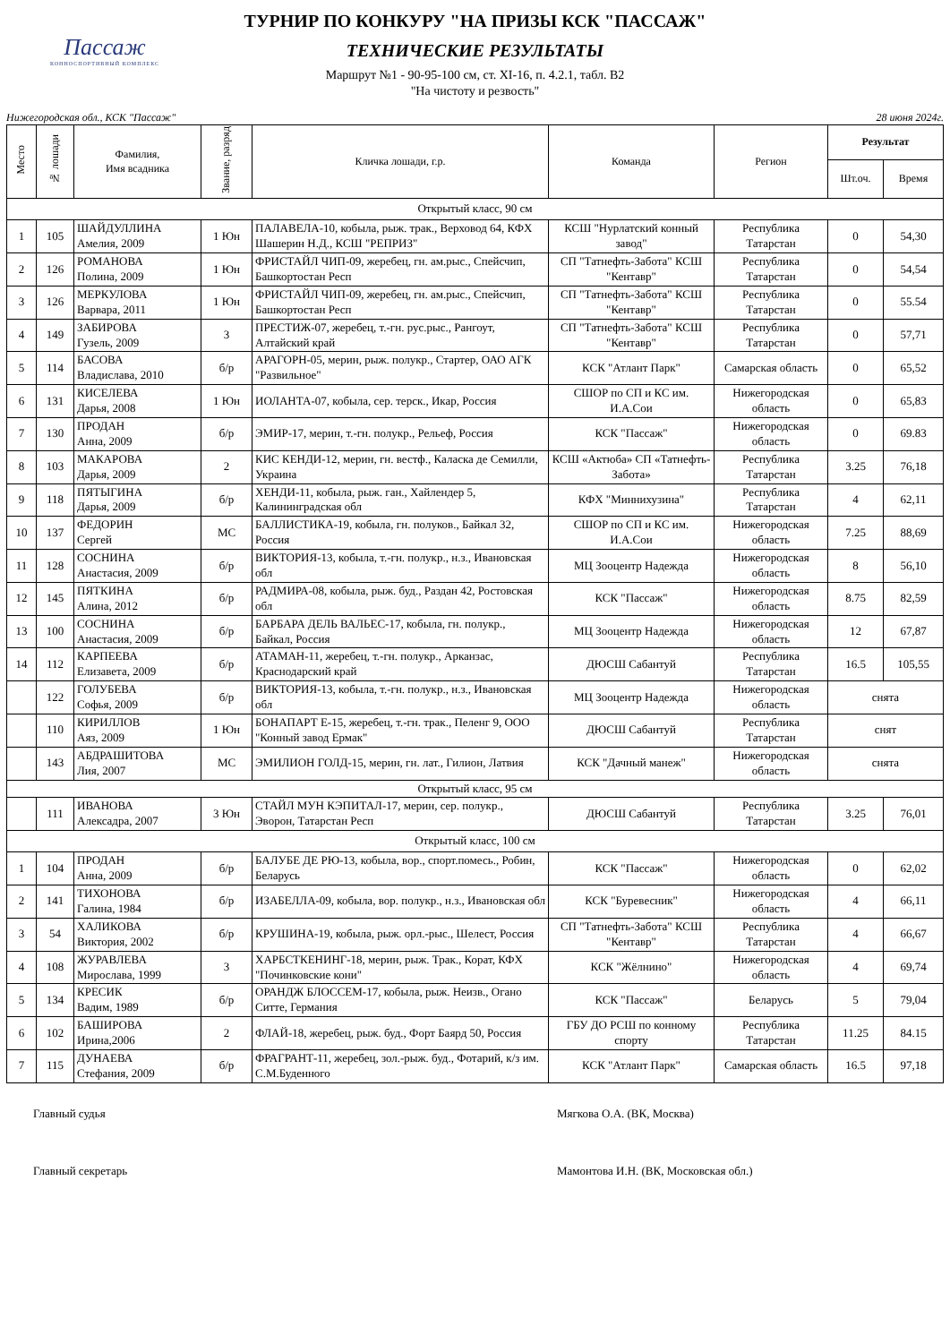Пассаж
КОННОСПОРТИВНЫЙ КОМПЛЕКС
ТУРНИР ПО КОНКУРУ "НА ПРИЗЫ КСК "ПАССАЖ"
ТЕХНИЧЕСКИЕ РЕЗУЛЬТАТЫ
Маршрут №1 - 90-95-100 см, ст. XI-16, п. 4.2.1, табл. В2
"На чистоту и резвость"
Нижегородская обл., КСК "Пассаж" 28 июня 2024г.
| Место | № лошади | Фамилия, Имя всадника | Звание, разряд | Кличка лошади, г.р. | Команда | Регион | Результат | |
| --- | --- | --- | --- | --- | --- | --- | --- | --- |
| | | | | | | | Шт.оч. | Время |
| Открытый класс, 90 см | | | | | | | | |
| 1 | 105 | ШАЙДУЛЛИНА Амелия, 2009 | 1 Юн | ПАЛАВЕЛА-10, кобыла, рыж. трак., Верховод 64, КФХ Шашерин Н.Д., КСШ "РЕПРИЗ" | КСШ "Нурлатский конный завод" | Республика Татарстан | 0 | 54,30 |
| 2 | 126 | РОМАНОВА Полина, 2009 | 1 Юн | ФРИСТАЙЛ ЧИП-09, жеребец, гн. ам.рыс., Спейсчип, Башкортостан Респ | СП "Татнефть-Забота" КСШ "Кентавр" | Республика Татарстан | 0 | 54,54 |
| 3 | 126 | МЕРКУЛОВА Варвара, 2011 | 1 Юн | ФРИСТАЙЛ ЧИП-09, жеребец, гн. ам.рыс., Спейсчип, Башкортостан Респ | СП "Татнефть-Забота" КСШ "Кентавр" | Республика Татарстан | 0 | 55.54 |
| 4 | 149 | ЗАБИРОВА Гузель, 2009 | 3 | ПРЕСТИЖ-07, жеребец, т.-гн. рус.рыс., Рангоут, Алтайский край | СП "Татнефть-Забота" КСШ "Кентавр" | Республика Татарстан | 0 | 57,71 |
| 5 | 114 | БАСОВА Владислава, 2010 | б/р | АРАГОРН-05, мерин, рыж. полукр., Стартер, ОАО АГК "Развильное" | КСК "Атлант Парк" | Самарская область | 0 | 65,52 |
| 6 | 131 | КИСЕЛЕВА Дарья, 2008 | 1 Юн | ИОЛАНТА-07, кобыла, сер. терск., Икар, Россия | СШОР по СП и КС им. И.А.Сои | Нижегородская область | 0 | 65,83 |
| 7 | 130 | ПРОДАН Анна, 2009 | б/р | ЭМИР-17, мерин, т.-гн. полукр., Рельеф, Россия | КСК "Пассаж" | Нижегородская область | 0 | 69.83 |
| 8 | 103 | МАКАРОВА Дарья, 2009 | 2 | КИС КЕНДИ-12, мерин, гн. вестф., Каласка де Семилли, Украина | КСШ «Актюба» СП «Татнефть-Забота» | Республика Татарстан | 3.25 | 76,18 |
| 9 | 118 | ПЯТЫГИНА Дарья, 2009 | б/р | ХЕНДИ-11, кобыла, рыж. ган., Хайлендер 5, Калининградская обл | КФХ "Миннихузина" | Республика Татарстан | 4 | 62,11 |
| 10 | 137 | ФЕДОРИН Сергей | МС | БАЛЛИСТИКА-19, кобыла, гн. полуков., Байкал 32, Россия | СШОР по СП и КС им. И.А.Сои | Нижегородская область | 7.25 | 88,69 |
| 11 | 128 | СОСНИНА Анастасия, 2009 | б/р | ВИКТОРИЯ-13, кобыла, т.-гн. полукр., н.з., Ивановская обл | МЦ Зооцентр Надежда | Нижегородская область | 8 | 56,10 |
| 12 | 145 | ПЯТКИНА Алина, 2012 | б/р | РАДМИРА-08, кобыла, рыж. буд., Раздан 42, Ростовская обл | КСК "Пассаж" | Нижегородская область | 8.75 | 82,59 |
| 13 | 100 | СОСНИНА Анастасия, 2009 | б/р | БАРБАРА ДЕЛЬ ВАЛЬЕС-17, кобыла, гн. полукр., Байкал, Россия | МЦ Зооцентр Надежда | Нижегородская область | 12 | 67,87 |
| 14 | 112 | КАРПЕЕВА Елизавета, 2009 | б/р | АТАМАН-11, жеребец, т.-гн. полукр., Арканзас, Краснодарский край | ДЮСШ Сабантуй | Республика Татарстан | 16.5 | 105,55 |
| | 122 | ГОЛУБЕВА Софья, 2009 | б/р | ВИКТОРИЯ-13, кобыла, т.-гн. полукр., н.з., Ивановская обл | МЦ Зооцентр Надежда | Нижегородская область | снята | |
| | 110 | КИРИЛЛОВ Аяз, 2009 | 1 Юн | БОНАПАРТ Е-15, жеребец, т.-гн. трак., Пеленг 9, ООО "Конный завод Ермак" | ДЮСШ Сабантуй | Республика Татарстан | снят | |
| | 143 | АБДРАШИТОВА Лия, 2007 | МС | ЭМИЛИОН ГОЛД-15, мерин, гн. лат., Гилион, Латвия | КСК "Дачный манеж" | Нижегородская область | снята | |
| Открытый класс, 95 см | | | | | | | | |
| | 111 | ИВАНОВА Алексадра, 2007 | 3 Юн | СТАЙЛ МУН КЭПИТАЛ-17, мерин, сер. полукр., Эворон, Татарстан Респ | ДЮСШ Сабантуй | Республика Татарстан | 3.25 | 76,01 |
| Открытый класс, 100 см | | | | | | | | |
| 1 | 104 | ПРОДАН Анна, 2009 | б/р | БАЛУБЕ ДЕ РЮ-13, кобыла, вор., спорт.помесь., Робин, Беларусь | КСК "Пассаж" | Нижегородская область | 0 | 62,02 |
| 2 | 141 | ТИХОНОВА Галина, 1984 | б/р | ИЗАБЕЛЛА-09, кобыла, вор. полукр., н.з., Ивановская обл | КСК "Буревесник" | Нижегородская область | 4 | 66,11 |
| 3 | 54 | ХАЛИКОВА Виктория, 2002 | б/р | КРУШИНА-19, кобыла, рыж. орл.-рыс., Шелест, Россия | СП "Татнефть-Забота" КСШ "Кентавр" | Республика Татарстан | 4 | 66,67 |
| 4 | 108 | ЖУРАВЛЕВА Мирослава, 1999 | 3 | ХАРБСТКЕНИНГ-18, мерин, рыж. Трак., Корат, КФХ "Починковские кони" | КСК "Жёлнино" | Нижегородская область | 4 | 69,74 |
| 5 | 134 | КРЕСИК Вадим, 1989 | б/р | ОРАНДЖ БЛОССЕМ-17, кобыла, рыж. Неизв., Огано Ситте, Германия | КСК "Пассаж" | Беларусь | 5 | 79,04 |
| 6 | 102 | БАШИРОВА Ирина,2006 | 2 | ФЛАЙ-18, жеребец, рыж. буд., Форт Баярд 50, Россия | ГБУ ДО РСШ по конному спорту | Республика Татарстан | 11.25 | 84.15 |
| 7 | 115 | ДУНАЕВА Стефания, 2009 | б/р | ФРАГРАНТ-11, жеребец, зол.-рыж. буд., Фотарий, к/з им. С.М.Буденного | КСК "Атлант Парк" | Самарская область | 16.5 | 97,18 |
Главный судья Мягкова О.А. (ВК, Москва)
Главный секретарь Мамонтова И.Н. (ВК, Московская обл.)